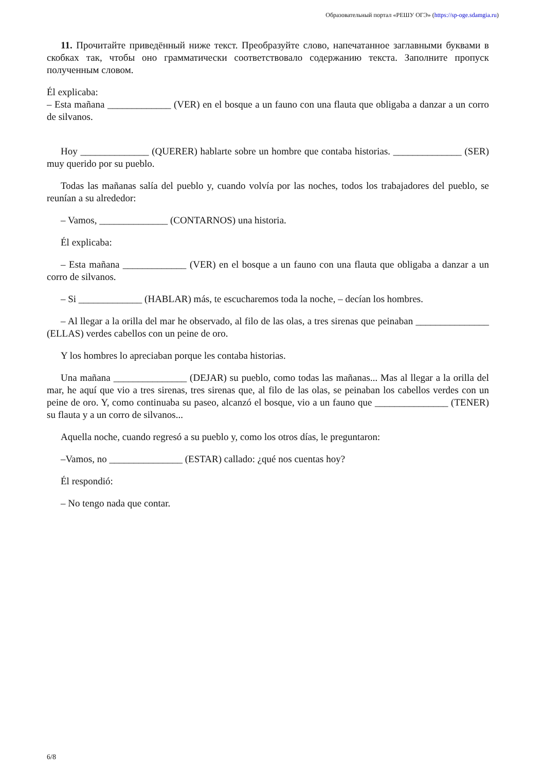Образовательный портал «РЕШУ ОГЭ» (https://sp-oge.sdamgia.ru)
11. Прочитайте приведённый ниже текст. Преобразуйте слово, напечатанное заглавными буквами в скобках так, чтобы оно грамматически соответствовало содержанию текста. Заполните пропуск полученным словом.
Él explicaba:
– Esta mañana _____________ (VER) en el bosque a un fauno con una flauta que obligaba a danzar a un corro de silvanos.
Hoy ______________ (QUERER) hablarte sobre un hombre que contaba historias. ______________ (SER) muy querido por su pueblo.
Todas las mañanas salía del pueblo y, cuando volvía por las noches, todos los trabajadores del pueblo, se reunían a su alrededor:
– Vamos, ______________ (CONTARNOS) una historia.
Él explicaba:
– Esta mañana _____________ (VER) en el bosque a un fauno con una flauta que obligaba a danzar a un corro de silvanos.
– Si _____________ (HABLAR) más, te escucharemos toda la noche, – decían los hombres.
– Al llegar a la orilla del mar he observado, al filo de las olas, a tres sirenas que peinaban _______________ (ELLAS) verdes cabellos con un peine de oro.
Y los hombres lo apreciaban porque les contaba historias.
Una mañana _______________ (DEJAR) su pueblo, como todas las mañanas... Mas al llegar a la orilla del mar, he aquí que vio a tres sirenas, tres sirenas que, al filo de las olas, se peinaban los cabellos verdes con un peine de oro. Y, como continuaba su paseo, alcanzó el bosque, vio a un fauno que _______________ (TENER) su flauta y a un corro de silvanos...
Aquella noche, cuando regresó a su pueblo y, como los otros días, le preguntaron:
–Vamos, no _______________ (ESTAR) callado: ¿qué nos cuentas hoy?
Él respondió:
– No tengo nada que contar.
6/8